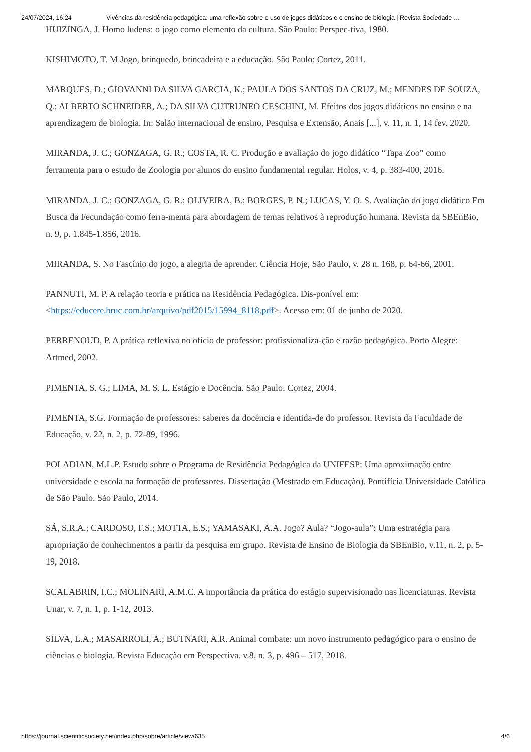24/07/2024, 16:24 Vivências da residência pedagógica: uma reflexão sobre o uso de jogos didáticos e o ensino de biologia | Revista Sociedade …
HUIZINGA, J. Homo ludens: o jogo como elemento da cultura. São Paulo: Perspec-tiva, 1980.
KISHIMOTO, T. M Jogo, brinquedo, brincadeira e a educação. São Paulo: Cortez, 2011.
MARQUES, D.; GIOVANNI DA SILVA GARCIA, K.; PAULA DOS SANTOS DA CRUZ, M.; MENDES DE SOUZA, Q.; ALBERTO SCHNEIDER, A.; DA SILVA CUTRUNEO CESCHINI, M. Efeitos dos jogos didáticos no ensino e na aprendizagem de biologia. In: Salão internacional de ensino, Pesquisa e Extensão, Anais [...], v. 11, n. 1, 14 fev. 2020.
MIRANDA, J. C.; GONZAGA, G. R.; COSTA, R. C. Produção e avaliação do jogo didático “Tapa Zoo” como ferramenta para o estudo de Zoologia por alunos do ensino fundamental regular. Holos, v. 4, p. 383-400, 2016.
MIRANDA, J. C.; GONZAGA, G. R.; OLIVEIRA, B.; BORGES, P. N.; LUCAS, Y. O. S. Avaliação do jogo didático Em Busca da Fecundação como ferra-menta para abordagem de temas relativos à reprodução humana. Revista da SBEnBio, n. 9, p. 1.845-1.856, 2016.
MIRANDA, S. No Fascínio do jogo, a alegria de aprender. Ciência Hoje, São Paulo, v. 28 n. 168, p. 64-66, 2001.
PANNUTI, M. P. A relação teoria e prática na Residência Pedagógica. Dis-ponível em: <https://educere.bruc.com.br/arquivo/pdf2015/15994_8118.pdf>. Acesso em: 01 de junho de 2020.
PERRENOUD, P. A prática reflexiva no ofício de professor: profissionaliza-ção e razão pedagógica. Porto Alegre: Artmed, 2002.
PIMENTA, S. G.; LIMA, M. S. L. Estágio e Docência. São Paulo: Cortez, 2004.
PIMENTA, S.G. Formação de professores: saberes da docência e identida-de do professor. Revista da Faculdade de Educação, v. 22, n. 2, p. 72-89, 1996.
POLADIAN, M.L.P. Estudo sobre o Programa de Residência Pedagógica da UNIFESP: Uma aproximação entre universidade e escola na formação de professores. Dissertação (Mestrado em Educação). Pontifícia Universidade Católica de São Paulo. São Paulo, 2014.
SÁ, S.R.A.; CARDOSO, F.S.; MOTTA, E.S.; YAMASAKI, A.A. Jogo? Aula? “Jogo-aula”: Uma estratégia para apropriação de conhecimentos a partir da pesquisa em grupo. Revista de Ensino de Biologia da SBEnBio, v.11, n. 2, p. 5-19, 2018.
SCALABRIN, I.C.; MOLINARI, A.M.C. A importância da prática do estágio supervisionado nas licenciaturas. Revista Unar, v. 7, n. 1, p. 1-12, 2013.
SILVA, L.A.; MASARROLI, A.; BUTNARI, A.R. Animal combate: um novo instrumento pedagógico para o ensino de ciências e biologia. Revista Educação em Perspectiva. v.8, n. 3, p. 496 – 517, 2018.
https://journal.scientificsociety.net/index.php/sobre/article/view/635 4/6